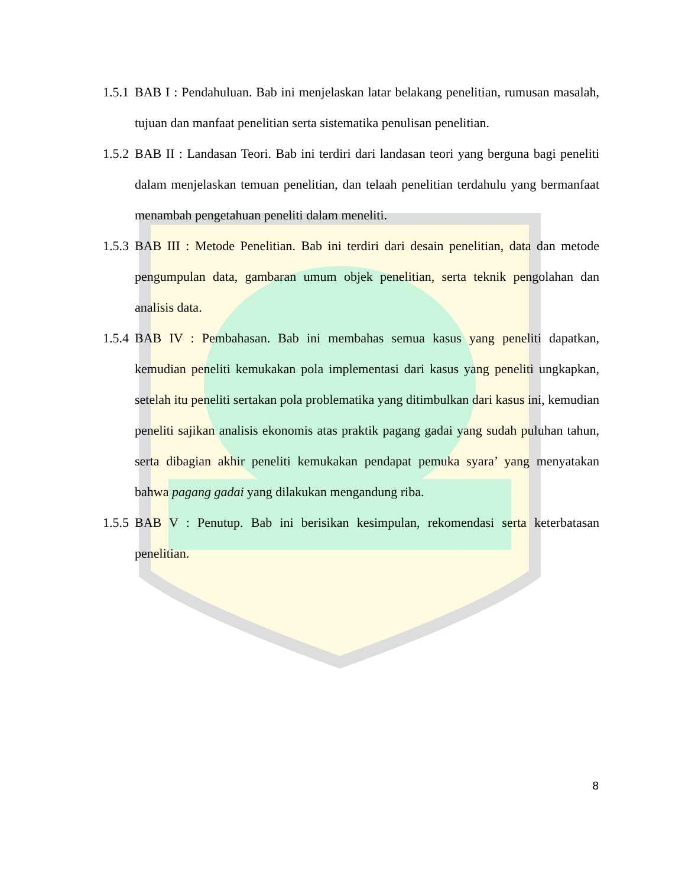1.5.1 BAB I : Pendahuluan. Bab ini menjelaskan latar belakang penelitian, rumusan masalah, tujuan dan manfaat penelitian serta sistematika penulisan penelitian.
1.5.2 BAB II : Landasan Teori. Bab ini terdiri dari landasan teori yang berguna bagi peneliti dalam menjelaskan temuan penelitian, dan telaah penelitian terdahulu yang bermanfaat menambah pengetahuan peneliti dalam meneliti.
1.5.3 BAB III : Metode Penelitian. Bab ini terdiri dari desain penelitian, data dan metode pengumpulan data, gambaran umum objek penelitian, serta teknik pengolahan dan analisis data.
1.5.4 BAB IV : Pembahasan. Bab ini membahas semua kasus yang peneliti dapatkan, kemudian peneliti kemukakan pola implementasi dari kasus yang peneliti ungkapkan, setelah itu peneliti sertakan pola problematika yang ditimbulkan dari kasus ini, kemudian peneliti sajikan analisis ekonomis atas praktik pagang gadai yang sudah puluhan tahun, serta dibagian akhir peneliti kemukakan pendapat pemuka syara’ yang menyatakan bahwa pagang gadai yang dilakukan mengandung riba.
1.5.5 BAB V : Penutup. Bab ini berisikan kesimpulan, rekomendasi serta keterbatasan penelitian.
8